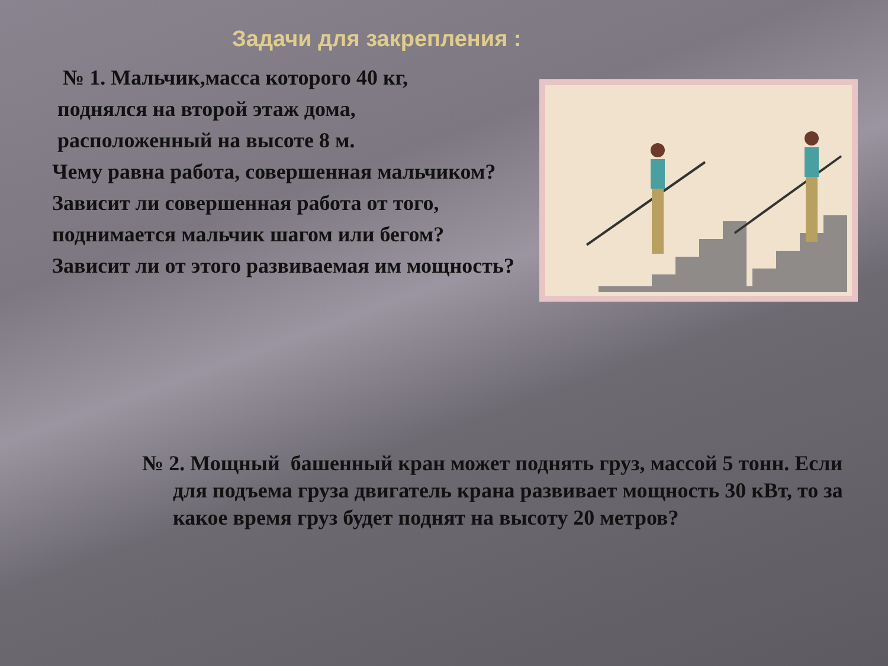Задачи для закрепления :
№ 1. Мальчик,масса которого 40 кг,
поднялся на второй этаж дома,
расположенный на высоте 8 м.
Чему равна работа, совершенная мальчиком?
Зависит ли совершенная работа от того,
поднимается мальчик шагом или бегом?
Зависит ли от этого развиваемая им мощность?
№ 2. Мощный башенный кран может поднять груз, массой 5 тонн. Если для подъема груза двигатель крана развивает мощность 30 кВт, то за какое время груз будет поднят на высоту 20 метров?